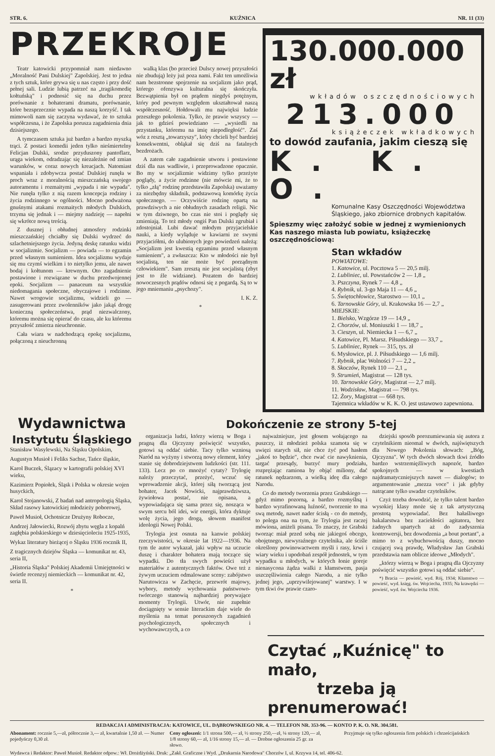STR. 6. KUŹNICA NR. 11 (33)
PRZEKROJE
Teatr katowicki przypomniał nam niedawno „Moralność Pani Dulskiej" Zapolskiej. Jest to jedna z tych sztuk, które grywa się u nas często i przy dość pełnej sali. Ludzie lubią patrzeć na „tragikomedię kołtuńską" i podnosić się na duchu przez porównanie z bohaterami dramatu, porównanie, które bezsprzecznie wypada na naszą korzyść. I tak mimowoli nam się zaczyna wydawać, że to sztuka współczesna, i że Zapolska porusza zagadnienia dnia dzisiejszego.
A tymczasem sztuka już bardzo a bardzo myszką trąci. Z postaci komedii jeden tylko nieśmiertelny Felicjan Dulski, srodze przyduszony pantoflarz, urąga wiekom, odradzając się niezależnie od zmian warunków, w coraz nowych kreacjach. Natomiast wspaniała i zdobywcza postać Dulskiej runęła w proch wraz z moralnością mieszczańską swojego autoramentu i rozmaitymi „wypada i nie wypada". Nie runęła tylko z nią razem koncepcja rodziny i życia rodzinnego w ogólności. Mocno podważona gnuśnymi atakami rozmaitych młodych Dulskich, trzyma się jednak i — miejmy nadzieję — napełni się wkrótce nową treścią.
Z dusznej i obłudnej atmosfery rodzinki mieszczańskiej chciałby się Dulski wydrzeć do szlachetniejszego życia. Jedyną deskę ratunku widzi w socjalizmie. Socjalizm — powiada — to egzamin przed własnym sumieniem. Idea socjalizmu wydaje się mu czymś wielkim i to nietylko jemu, ale nawet bodaj i kołtunom — krewnym. Oto zagadnienie postawione i rozwiązane w duchu przedwojennej epoki. Socjalizm — panaceum na wszystkie niedomagania społeczne, obyczajowe i rodzinne. Nawet wrogowie socjalizmu, widzieli go — zasugerowani przez zwolenników jako jakąś drogę konieczną społeczeństwa, prąd niezwalczony, któremu można się opierać do czasu, ale ku któremu przyszłość zmierza nieuchronnie.
Cała wiara w nadchodzącą epokę socjalizmu, połączoną z nieuchronną
walką klas (bo przecież Dulscy nowej przyszłości nie zbudują) leży już poza nami. Fakt ten umożliwia nam bezstronne spojrzenie na socjalizm jako prąd, którego ofenzywa kulturalna się skończyła. Bezwątpienia był on prądem niegdyś potężnym, który pod pewnym względem ukształtował naszą współczesność. Hołdowali mu najwięksi ludzie przeszłego pokolenia. Tylko, że prawie wszyscy — jak to gdzieś powiedziano — „wysiedli na przystanku, któremu na imię niepodległość". Zaś wóz z resztą „towarzyszy", który chcieli być bardziej konsekwentni, obląkał się dziś na fatalnych bezdrożach.
A zatem całe zagadnienie utworu i postawione dziś dla nas wadliwie, i przeprowadzone opacznie. Bo my w socjalizmie widzimy tylko przeżyte poglądy, a życie rodzinne (nie mówcie mi, że to tylko „złą" rodzinę przedstawiła Zapolska) uważamy za niezbędny składnik, podstawową komórkę życia społecznego. — Oczywiście rodzinę opartą na prawdziwych a nie obłudnych zasadach religii. Nic w tym dziwnego, bo czas nie stoi i poglądy się zmieniają. To też młody ongiś Pan Dulski zgrubiał i zdostojniał. Lubi dawać młodym przyjacielskie nauki, a kiedy wyląduje w kawiarni ze swymi przyjaciółmi, do ulubionych jego powiedzeń należą: „Socjalizm jest kwestią egzaminu przed własnym sumieniem", a zwłaszcza: Kto w młodości nie był socjalistą, ten nie może być porządnym człowiekiem". Sam zresztą nie jest socjalistą (zbyt jest to źle widziane). Pozatem do bardziej nowoczesnych prądów odnosi się z pogardą. Są to w jego mniemaniu „psychozy".
I. K. Z.
*
130.000.000 zł
wkładów oszczędnościowych
213.000
książeczek wkładkowych
to dowód zaufania, jakim cieszą się
K. K. O.
Komunalne Kasy Oszczędności Województwa Śląskiego, jako zbiornice drobnych kapitałów.
Spieszmy więc założyć sobie w jednej z wymienionych Kas naszego miasta lub powiatu, książeczkę oszczędnościową:
Stan wkładów
POWIATOWE:
1. Katowice, ul. Pocztowa 5 — 20,5 milj.
2. Lubliniec, ul. Powstańców 2 — 1,8 „
3. Pszczyna, Rynek 7 — 4,8 „
4. Rybnik, ul. 3-go Maja 11 — 4,6 „
5. Świętochłowice, Starostwo — 10,1 „
6. Tarnowskie Góry, ul. Krakowska 16 — 2,7 „
MIEJSKIE:
1. Bielsko, Wzgórze 19 — 14,9 „
2. Chorzów, ul. Moniuszki 1 — 18,7 „
3. Cieszyn, ul. Niemiecka 1 — 6,7 „
4. Katowice, Pl. Marsz. Piłsudskiego — 33,7 „
5. Lubliniec, Rynek — 315, tys. zł
6. Mysłowice, pl. J. Piłsudskiego — 1,6 milj.
7. Rybnik, plac Wolności 7 — 2,2 „
8. Skoczów, Rynek 110 — 2,1 „
9. Strumień, Magistrat — 128 tys.
10. Tarnowskie Góry, Magistrat — 2,7 milj.
11. Wodzisław, Magistrat — 798 tys.
12. Żory, Magistrat — 668 tys.
Tajemnica wkładów w K. K. O. jest ustawowo zapewniona.
Wydawnictwa
Instytutu Śląskiego
Stanisław Wasylewski, Na Śląsku Opolskim,
Augustyn Musioł i Feliks Sachse, Tańce śląskie,
Karol Buczek, Ślązacy w kartografii polskiej XVI wieku,
Kazimierz Popiołek, Śląsk i Polska w okresie wojen husyckich,
Karol Stojanowski, Z badań nad antropologią Śląska, Skład rasowy katowickiej młodzieży poborowej,
Paweł Musioł, Ochotnicze Drużyny Robocze,
Andrzej Jałowiecki, Rozwój zbytu węgla z kopalń zagłębia polskieskiego w dziesięcioleciu 1925-1935,
Wykaz literatury bieżącej o Śląsku 1936 rocznik II,
Z tragicznych dziejów Śląska — komunikat nr. 43, seria II,
„Historia Śląska" Polskiej Akademii Umiejętności w świetle recenzyj niemieckich — komunikat nr. 42, seria II.
*
Dokończenie ze strony 5-tej
organizacja ludzi, którzy wierzą w Boga i pragną dla Ojczyzny poświęcić wszystko, gotowi są oddać siebie. Tacy tylko wzniosą Naród na wyżyny i stworzą nowy element, który stanie się dobrodziejstwem ludzkości (str. 111. 133). Lecz po co mnożyć cytaty? Trylogię należy przeczytać, przeżyć, wczuć się wprowadzenie akcji, której siłą tworzącą jest bohater, Jacek Nowicki, najprawdziwsza, żywiołowa postać, nie opisana, a wypowiadająca się sama przez się, nosząca w swym sercu ból idei, wir energii, która dyktuje wolę życia, jego drogą, słowem manifest ideologii Nowej Polski.
Trylogia jest osnuta na kanwie polskiej rzeczywistości, w okresie lat 1922—1936. Na tym tle autor wykazał, jaki wpływ na uczucie duszę i charakter bohatera mają toczące się wypadki. Do tła swych powieści użył materiałów z autentycznych faktów. Owe też z żywym uczuciem odmalowane sceny: zabójstwo Narutowicza w Zachęcie, przewrót majowy, wybory, metody wychowania państwowo-twórczego stanowią najbardziej porywające momenty Trylogii. Utwór, nie zupełnie dociągnięty w sensie literackim daje wiele do myślenia na temat poruszonych zagadnień psychologicznych, społecznych i wychowawczych, a co
najważniejsze, jest głosem wołającego na puszczy, iż młodzież polska szamota się w uwięzi starych sił, nie chce żyć pod hasłem „jakoś to będzie", chce rwać cie nawyknienia, targać przesądy, burzyć mury podziału, rozprężając ramiona by objąć miliony, dać ratunek nędzarzom, a wielką ideę dla całego Narodu.
Co do metody tworzenia przez Grabskiego — gdyż mimo pozorną, a bardzo rozmyślną i bardzo wyrafinowaną luźność, tworzenie to ma swą metodę, nawet nader ścisłą - co do metody, to polega ona na tym, że Trylogia jest raczej mówiona, aniżeli pisana. To znaczy, że Grabski tworząc miał przed sobą nie jakiegoś obcego, obojętnego, niewyraźnego czytelnika, ale ściśle określony powinowactwem myśli i rasy, krwi i wiary wieku i upodobań zespół jednostek, w tym wypadku u młodych, w których łonie goreje nienasycona żądza walki z kłamstwem, pasja uszczęśliwienia całego Narodu, a nie tylko jednej jego, „uprzywilejowanej" warstwy. I w tym tkwi ów prawie czaro-
dziejski sposób porozumiewania się autora z czytelnikiem nieomal w dwóch, najświętszych dla Nowego Pokolenia słowach: „Bóg, Ojczyzna". W tych dwóch słowach tkwi źródło bardzo wstrzemięźliwych napozór, bardzo spokojnych — w kwestiach najdramatyczniejszych nawet — dialogów; to argumentowanie „mezza voce" i jak gdyby natrącane tylko uwadze czytelników.
Czyż trzeba dowodzić, że tylko talent bardzo wysokiej klasy może się z tak artystyczną prostotą wypowiadać. Bez hałaśliwego bakalarstwa bez zaciekłości agitatora, bez żadnych upartych aż do zadyszenia kontrowersji, bez dowodzenia „a bout portant", a mimo to z wybuchowością duszy, mocno czującej swą prawdę, Władysław Jan Grabski przedstawia nam oblicze ideowe „Młodych".
„którzy wierzą w Boga i pragną dla Ojczyzny poświęcić wszystko gotowi są oddać siebie".
*) Bracia — powieść, wyd. Rój, 1934; Kłamstwo — powieść, wyd. księg. św. Wojciecha, 1935; Na krawędzi — powieść, wyd. św. Wojciecha 1936.
Czytać „Kuźnicę" to mało,
trzeba ją prenumerować!
REDAKCJA I ADMINISTRACJA: KATOWICE, UL. DĄBROWSKIEGO NR. 4. — TELEFON NR. 353-96. — KONTO P. K. O. NR. 304.581.
Abonament: rocznie 5,—zł, półrocznie 3,— zł, kwartalnie 1,50 zł. — Numer pojedyńczy 0,30 zł.
Ceny ogłoszeń: 1/1 strona 500,— zł, ½ strony 250,—zł, ¼ strony 120,— zł, 1/8 strony 60,— zł, 1/16 strony 15,— zł. — Drobne ogłoszenia 25 gr. za słowo.
Przyjmuje się tylko ogłoszenia firm polskich i chrześcijańskich
Wydawca i Redaktor: Paweł Musioł. Redaktor odpow.: Wł. Drożdżyński. Druk: „Zakł. Graficzne i Wyd. „Drukarnia Narodowa" Chorzów I, ul. Krzywa 14, tel. 406-62.